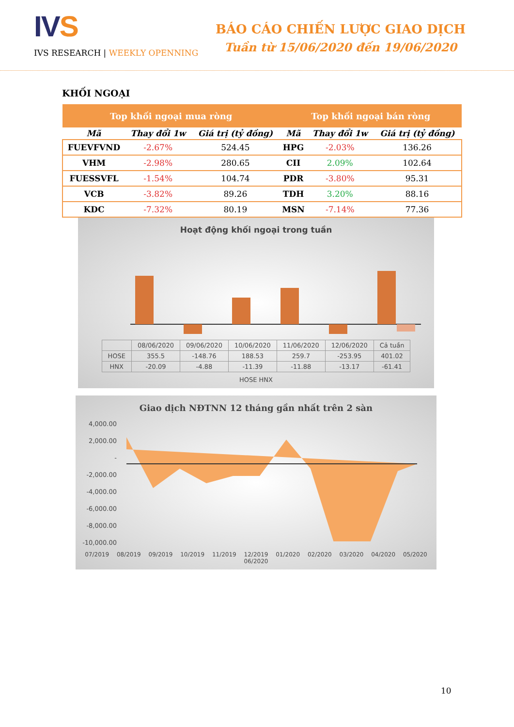IVS
IVS RESEARCH | WEEKLY OPENNING
BÁO CÁO CHIẾN LƯỢC GIAO DỊCH
Tuần từ 15/06/2020 đến 19/06/2020
KHỐI NGOẠI
| Top khối ngoại mua ròng | | | Top khối ngoại bán ròng | | |
| --- | --- | --- | --- | --- | --- |
| Mã | Thay đổi 1w | Giá trị (tỷ đồng) | Mã | Thay đổi 1w | Giá trị (tỷ đồng) |
| FUEVFVND | -2.67% | 524.45 | HPG | -2.03% | 136.26 |
| VHM | -2.98% | 280.65 | CII | 2.09% | 102.64 |
| FUESSVFL | -1.54% | 104.74 | PDR | -3.80% | 95.31 |
| VCB | -3.82% | 89.26 | TDH | 3.20% | 88.16 |
| KDC | -7.32% | 80.19 | MSN | -7.14% | 77.36 |
Hoạt động khối ngoại trong tuần
| | 08/06/2020 | 09/06/2020 | 10/06/2020 | 11/06/2020 | 12/06/2020 | Cả tuần |
| HOSE | 355.5 | -148.76 | 188.53 | 259.7 | -253.95 | 401.02 |
| HNX | -20.09 | -4.88 | -11.39 | -11.88 | -13.17 | -61.41 |
HOSE HNX
Giao dịch NĐTNN 12 tháng gần nhất trên 2 sàn
4,000.00
2,000.00
-
-2,000.00
-4,000.00
-6,000.00
-8,000.00
-10,000.00
07/2019 08/2019 09/2019 10/2019 11/2019 12/2019 01/2020 02/2020 03/2020 04/2020 05/2020 06/2020
10